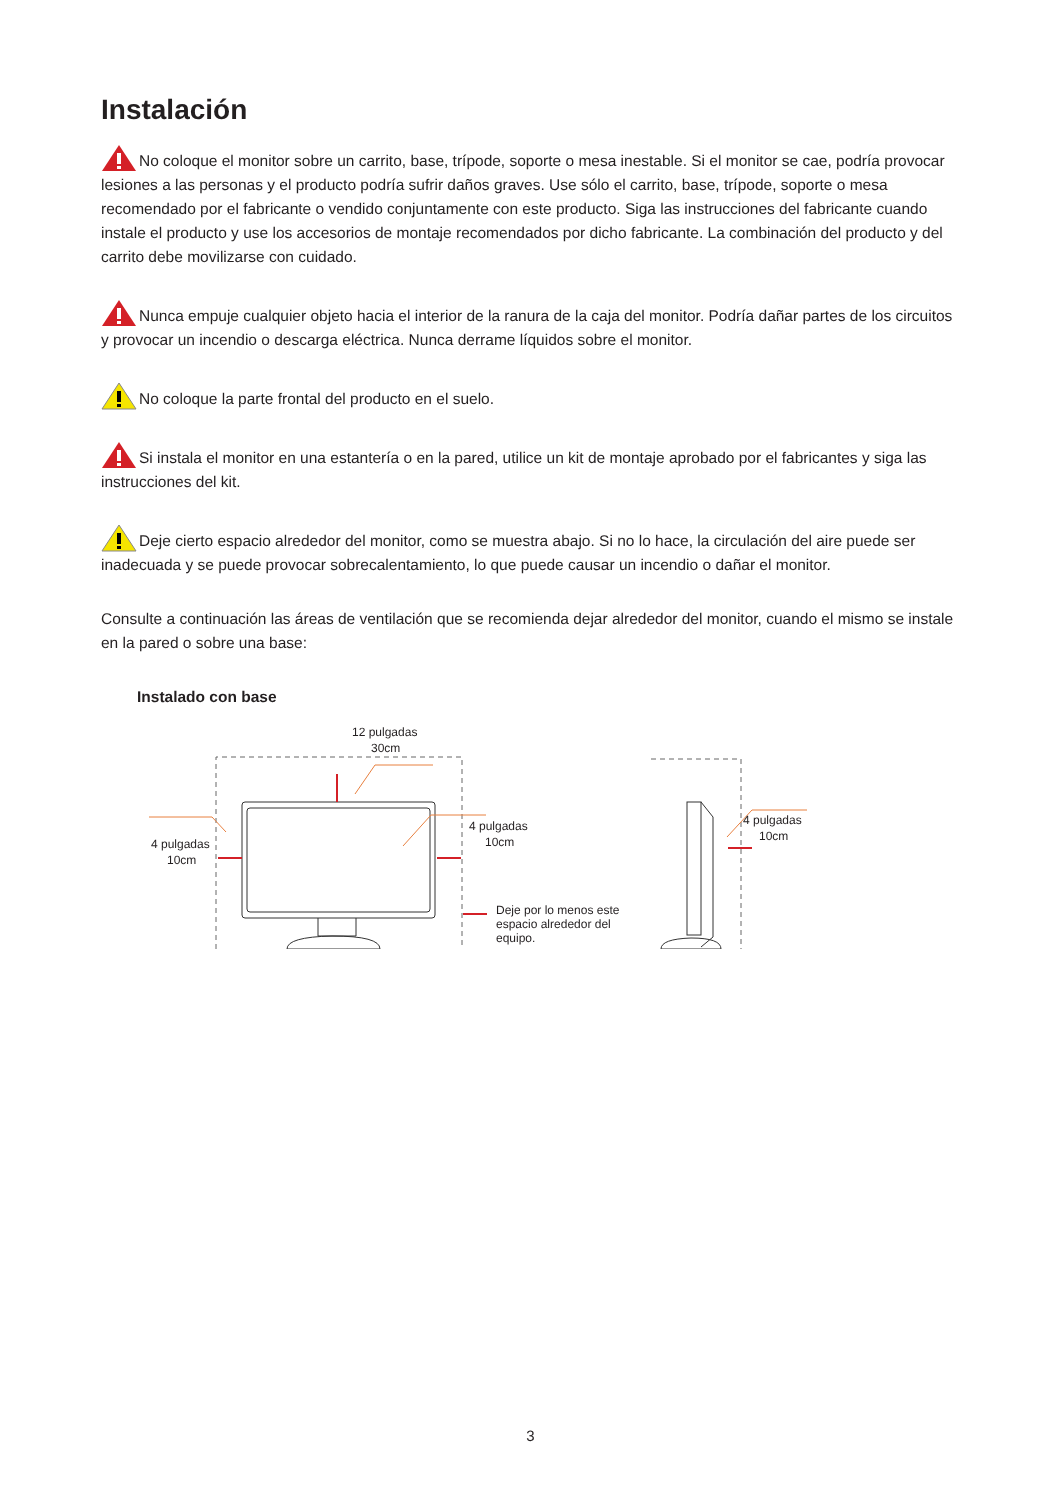Instalación
No coloque el monitor sobre un carrito, base, trípode, soporte o mesa inestable. Si el monitor se cae, podría provocar lesiones a las personas y el producto podría sufrir daños graves. Use sólo el carrito, base, trípode, soporte o mesa recomendado por el fabricante o vendido conjuntamente con este producto. Siga las instrucciones del fabricante cuando instale el producto y use los accesorios de montaje recomendados por dicho fabricante. La combinación del producto y del carrito debe movilizarse con cuidado.
Nunca empuje cualquier objeto hacia el interior de la ranura de la caja del monitor. Podría dañar partes de los circuitos y provocar un incendio o descarga eléctrica. Nunca derrame líquidos sobre el monitor.
No coloque la parte frontal del producto en el suelo.
Si instala el monitor en una estantería o en la pared, utilice un kit de montaje aprobado por el fabricantes y siga las instrucciones del kit.
Deje cierto espacio alrededor del monitor, como se muestra abajo. Si no lo hace, la circulación del aire puede ser inadecuada y se puede provocar sobrecalentamiento, lo que puede causar un incendio o dañar el monitor.
Consulte a continuación las áreas de ventilación que se recomienda dejar alrededor del monitor, cuando el mismo se instale en la pared o sobre una base:
Instalado con base
12 pulgadas
30cm
4 pulgadas
10cm
4 pulgadas
10cm
4 pulgadas
10cm
Deje por lo menos este espacio alrededor del equipo.
3